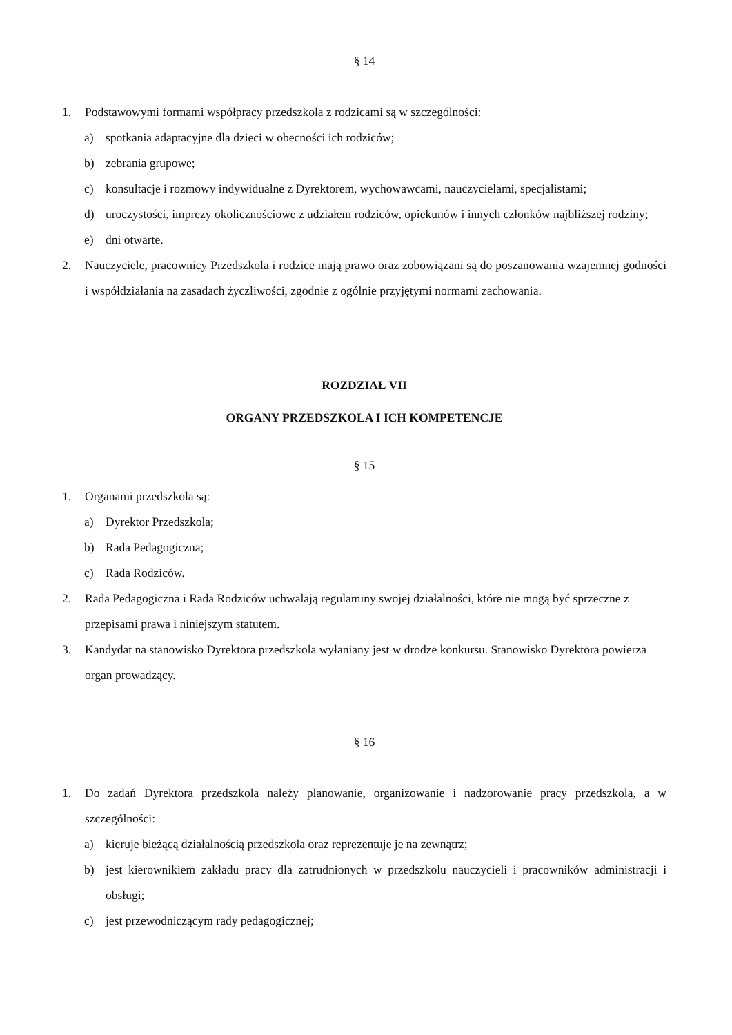§ 14
1. Podstawowymi formami współpracy przedszkola z rodzicami są w szczególności:
a) spotkania adaptacyjne dla dzieci w obecności ich rodziców;
b) zebrania grupowe;
c) konsultacje i rozmowy indywidualne z Dyrektorem, wychowawcami, nauczycielami, specjalistami;
d) uroczystości, imprezy okolicznościowe z udziałem rodziców, opiekunów i innych członków najbliższej rodziny;
e) dni otwarte.
2. Nauczyciele, pracownicy Przedszkola i rodzice mają prawo oraz zobowiązani są do poszanowania wzajemnej godności i współdziałania na zasadach życzliwości, zgodnie z ogólnie przyjętymi normami zachowania.
ROZDZIAŁ VII
ORGANY PRZEDSZKOLA I ICH KOMPETENCJE
§ 15
1. Organami przedszkola są:
a) Dyrektor Przedszkola;
b) Rada Pedagogiczna;
c) Rada Rodziców.
2. Rada Pedagogiczna i Rada Rodziców uchwalają regulaminy swojej działalności, które nie mogą być sprzeczne z przepisami prawa i niniejszym statutem.
3. Kandydat na stanowisko Dyrektora przedszkola wyłaniany jest w drodze konkursu. Stanowisko Dyrektora powierza organ prowadzący.
§ 16
1. Do zadań Dyrektora przedszkola należy planowanie, organizowanie i nadzorowanie pracy przedszkola, a w szczególności:
a) kieruje bieżącą działalnością przedszkola oraz reprezentuje je na zewnątrz;
b) jest kierownikiem zakładu pracy dla zatrudnionych w przedszkolu nauczycieli i pracowników administracji i obsługi;
c) jest przewodniczącym rady pedagogicznej;